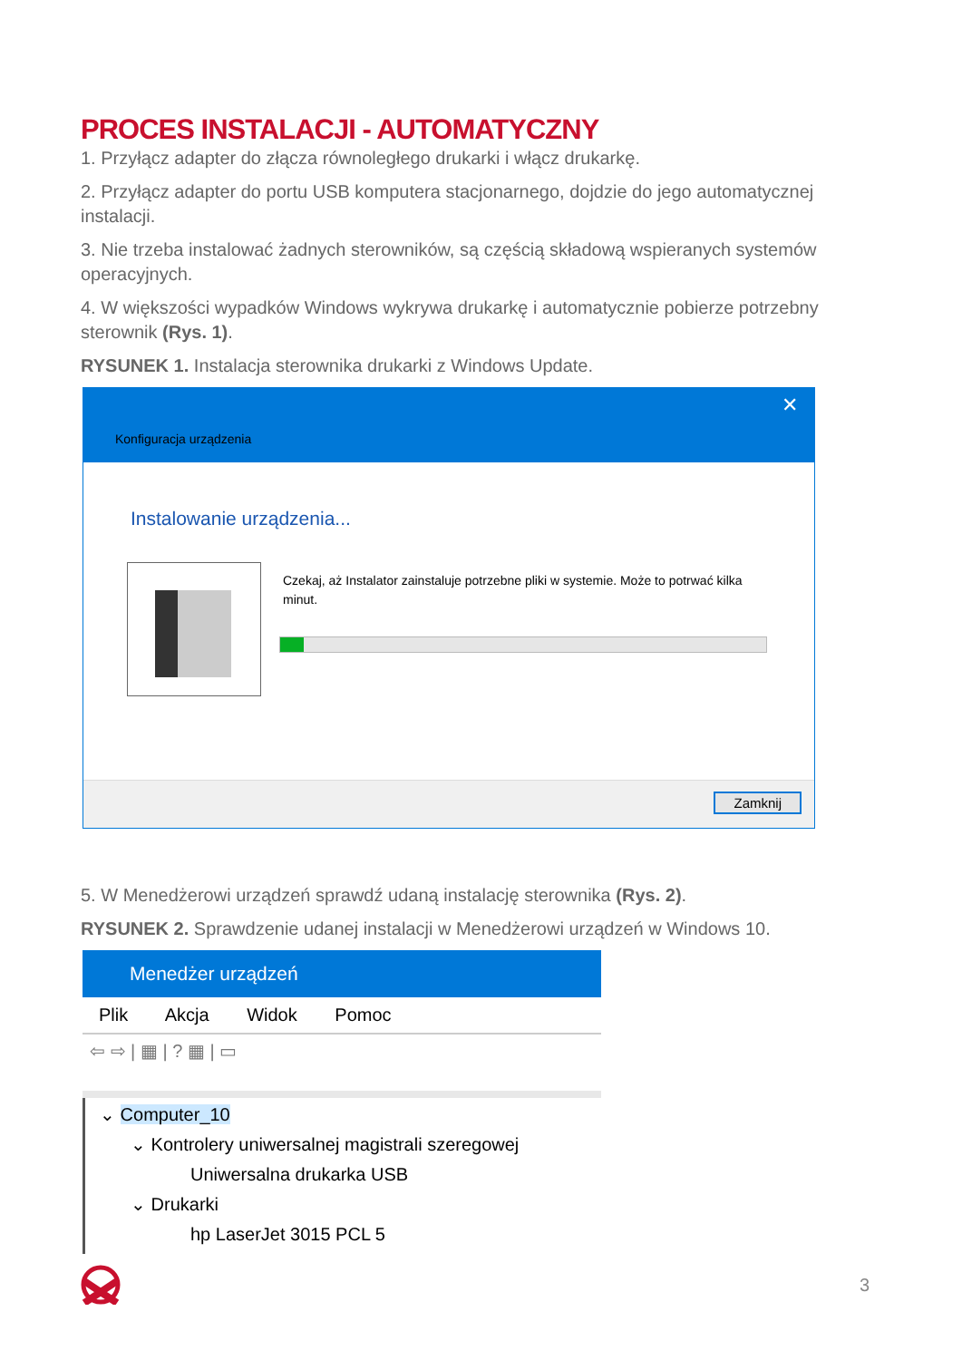PROCES INSTALACJI - AUTOMATYCZNY
1. Przyłącz adapter do złącza równoległego drukarki i włącz drukarkę.
2. Przyłącz adapter do portu USB komputera stacjonarnego, dojdzie do jego automatycznej instalacji.
3. Nie trzeba instalować żadnych sterowników, są częścią składową wspieranych systemów operacyjnych.
4. W większości wypadków Windows wykrywa drukarkę i automatycznie pobierze potrzebny sterownik (Rys. 1).
RYSUNEK 1. Instalacja sterownika drukarki z Windows Update.
Konfiguracja urządzenia
✕
Instalowanie urządzenia...
Czekaj, aż Instalator zainstaluje potrzebne pliki w systemie. Może to potrwać kilka minut.
Zamknij
5. W Menedżerowi urządzeń sprawdź udaną instalację sterownika (Rys. 2).
RYSUNEK 2. Sprawdzenie udanej instalacji w Menedżerowi urządzeń w Windows 10.
Menedżer urządzeń
Plik Akcja Widok Pomoc
⇦ ⇨ | ▦ | ? ▦ | ▭
⌄ Computer_10
⌄ Kontrolery uniwersalnej magistrali szeregowej
Uniwersalna drukarka USB
⌄ Drukarki
hp LaserJet 3015 PCL 5
3